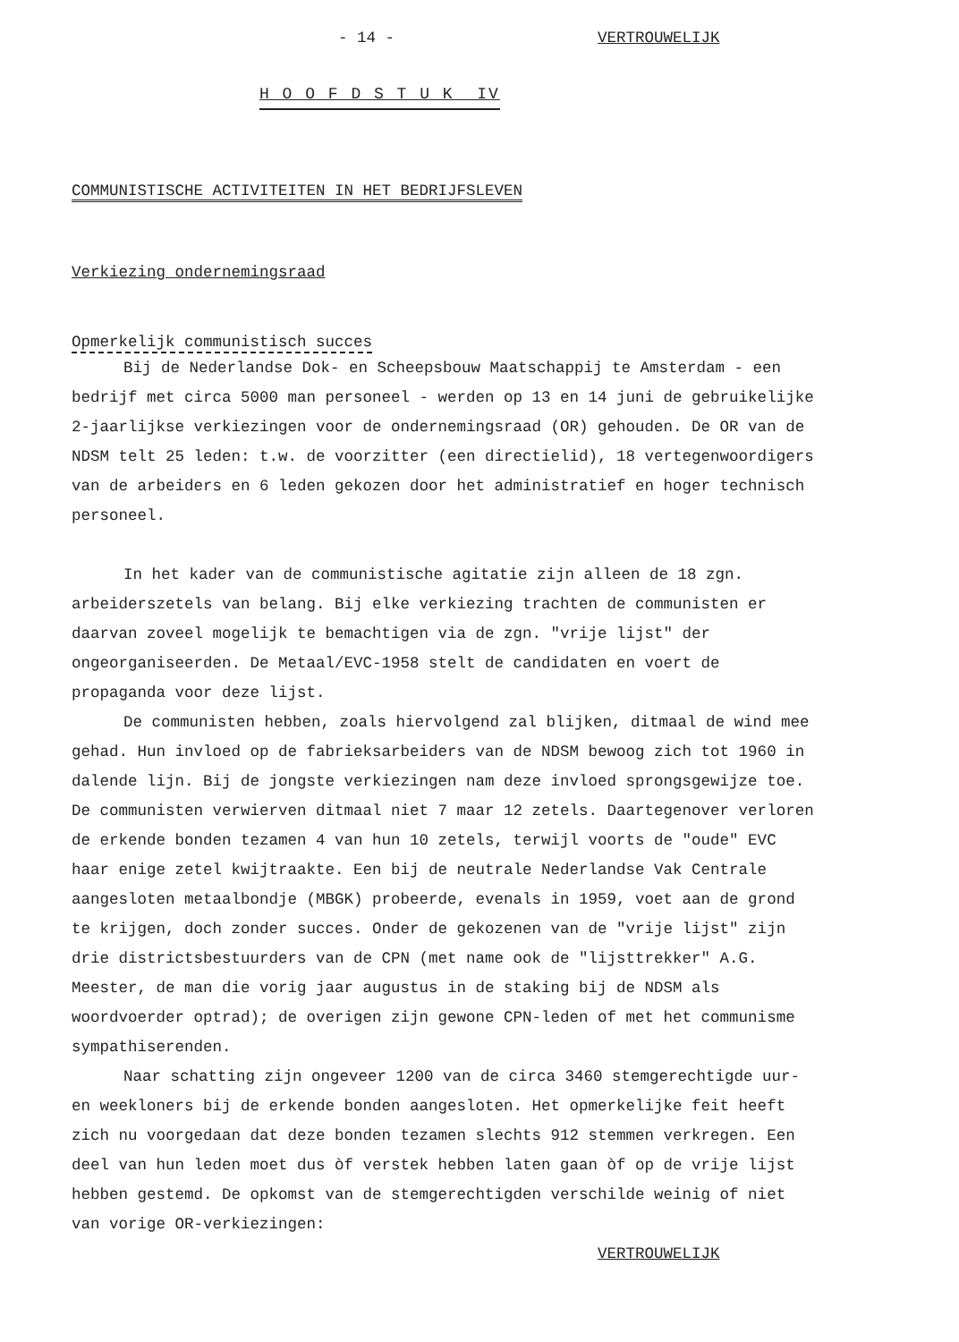- 14 - VERTROUWELIJK
H O O F D S T U K IV
COMMUNISTISCHE ACTIVITEITEN IN HET BEDRIJFSLEVEN
Verkiezing ondernemingsraad
Opmerkelijk communistisch succes
Bij de Nederlandse Dok- en Scheepsbouw Maatschappij te Amsterdam - een bedrijf met circa 5000 man personeel - werden op 13 en 14 juni de gebruikelijke 2-jaarlijkse verkiezingen voor de ondernemingsraad (OR) gehouden. De OR van de NDSM telt 25 leden: t.w. de voorzitter (een directielid), 18 vertegenwoordigers van de arbeiders en 6 leden gekozen door het administratief en hoger technisch personeel.
In het kader van de communistische agitatie zijn alleen de 18 zgn. arbeiderszetels van belang. Bij elke verkiezing trachten de communisten er daarvan zoveel mogelijk te bemachtigen via de zgn. "vrije lijst" der ongeorganiseerden. De Metaal/EVC-1958 stelt de candidaten en voert de propaganda voor deze lijst.
De communisten hebben, zoals hiervolgend zal blijken, ditmaal de wind mee gehad. Hun invloed op de fabrieksarbeiders van de NDSM bewoog zich tot 1960 in dalende lijn. Bij de jongste verkiezingen nam deze invloed sprongsgewijze toe. De communisten verwierven ditmaal niet 7 maar 12 zetels. Daartegenover verloren de erkende bonden tezamen 4 van hun 10 zetels, terwijl voorts de "oude" EVC haar enige zetel kwijtraakte. Een bij de neutrale Nederlandse Vak Centrale aangesloten metaalbondje (MBGK) probeerde, evenals in 1959, voet aan de grond te krijgen, doch zonder succes. Onder de gekozenen van de "vrije lijst" zijn drie districtsbestuurders van de CPN (met name ook de "lijsttrekker" A.G. Meester, de man die vorig jaar augustus in de staking bij de NDSM als woordvoerder optrad); de overigen zijn gewone CPN-leden of met het communisme sympathiserenden.
Naar schatting zijn ongeveer 1200 van de circa 3460 stemgerechtigde uur- en weekloners bij de erkende bonden aangesloten. Het opmerkelijke feit heeft zich nu voorgedaan dat deze bonden tezamen slechts 912 stemmen verkregen. Een deel van hun leden moet dus òf verstek hebben laten gaan òf op de vrije lijst hebben gestemd. De opkomst van de stemgerechtigden verschilde weinig of niet van vorige OR-verkiezingen:
VERTROUWELIJK